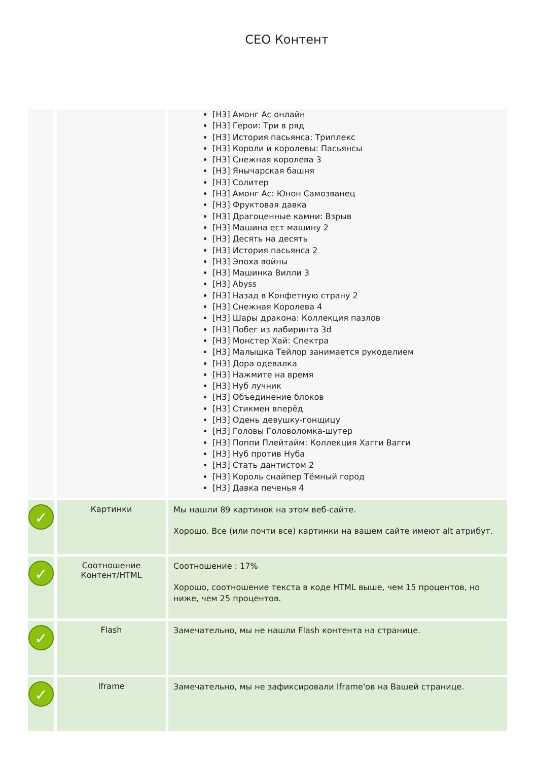CEO Контент
| | | [H3] Амонг Ас онлайн [H3] Герои: Три в ряд [H3] История пасьянса: Триплекс [H3] Короли и королевы: Пасьянсы [H3] Снежная королева 3 [H3] Янычарская башня [H3] Солитер [H3] Амонг Ас: Юнон Самозванец [H3] Фруктовая давка [H3] Драгоценные камни: Взрыв [H3] Машина ест машину 2 [H3] Десять на десять [H3] История пасьянса 2 [H3] Эпоха войны [H3] Машинка Вилли 3 [H3] Abyss [H3] Назад в Конфетную страну 2 [H3] Снежная Королева 4 [H3] Шары дракона: Коллекция пазлов [H3] Побег из лабиринта 3d [H3] Монстер Хай: Спектра [H3] Малышка Тейлор занимается рукоделием [H3] Дора одевалка [H3] Нажмите на время [H3] Нуб лучник [H3] Объединение блоков [H3] Стикмен вперёд [H3] Одень девушку-гонщицу [H3] Головы Головоломка-шутер [H3] Поппи Плейтайм: Коллекция Хагги Вагги [H3] Нуб против Нуба [H3] Стать дантистом 2 [H3] Король снайпер Тёмный город [H3] Давка печенья 4 |
| ✓ | Картинки | Мы нашли 89 картинок на этом веб-сайте. Хорошо. Все (или почти все) картинки на вашем сайте имеют alt атрибут. |
| ✓ | Соотношение Контент/HTML | Соотношение : 17% Хорошо, соотношение текста в коде HTML выше, чем 15 процентов, но ниже, чем 25 процентов. |
| ✓ | Flash | Замечательно, мы не нашли Flash контента на странице. |
| ✓ | Iframe | Замечательно, мы не зафиксировали Iframe'ов на Вашей странице. |